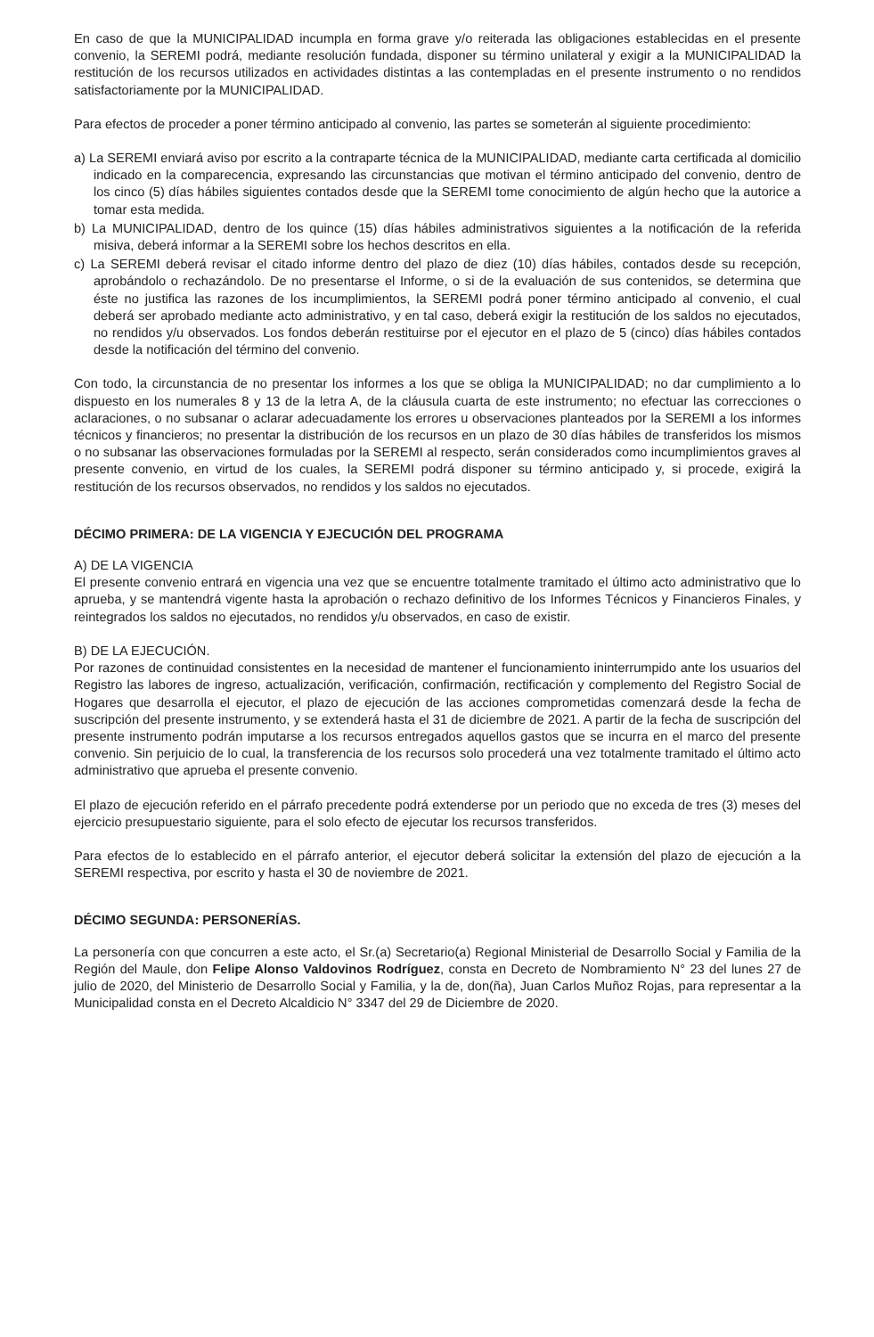En caso de que la MUNICIPALIDAD incumpla en forma grave y/o reiterada las obligaciones establecidas en el presente convenio, la SEREMI podrá, mediante resolución fundada, disponer su término unilateral y exigir a la MUNICIPALIDAD la restitución de los recursos utilizados en actividades distintas a las contempladas en el presente instrumento o no rendidos satisfactoriamente por la MUNICIPALIDAD.
Para efectos de proceder a poner término anticipado al convenio, las partes se someterán al siguiente procedimiento:
a) La SEREMI enviará aviso por escrito a la contraparte técnica de la MUNICIPALIDAD, mediante carta certificada al domicilio indicado en la comparecencia, expresando las circunstancias que motivan el término anticipado del convenio, dentro de los cinco (5) días hábiles siguientes contados desde que la SEREMI tome conocimiento de algún hecho que la autorice a tomar esta medida.
b) La MUNICIPALIDAD, dentro de los quince (15) días hábiles administrativos siguientes a la notificación de la referida misiva, deberá informar a la SEREMI sobre los hechos descritos en ella.
c) La SEREMI deberá revisar el citado informe dentro del plazo de diez (10) días hábiles, contados desde su recepción, aprobándolo o rechazándolo. De no presentarse el Informe, o si de la evaluación de sus contenidos, se determina que éste no justifica las razones de los incumplimientos, la SEREMI podrá poner término anticipado al convenio, el cual deberá ser aprobado mediante acto administrativo, y en tal caso, deberá exigir la restitución de los saldos no ejecutados, no rendidos y/u observados. Los fondos deberán restituirse por el ejecutor en el plazo de 5 (cinco) días hábiles contados desde la notificación del término del convenio.
Con todo, la circunstancia de no presentar los informes a los que se obliga la MUNICIPALIDAD; no dar cumplimiento a lo dispuesto en los numerales 8 y 13 de la letra A, de la cláusula cuarta de este instrumento; no efectuar las correcciones o aclaraciones, o no subsanar o aclarar adecuadamente los errores u observaciones planteados por la SEREMI a los informes técnicos y financieros; no presentar la distribución de los recursos en un plazo de 30 días hábiles de transferidos los mismos o no subsanar las observaciones formuladas por la SEREMI al respecto, serán considerados como incumplimientos graves al presente convenio, en virtud de los cuales, la SEREMI podrá disponer su término anticipado y, si procede, exigirá la restitución de los recursos observados, no rendidos y los saldos no ejecutados.
DÉCIMO PRIMERA: DE LA VIGENCIA Y EJECUCIÓN DEL PROGRAMA
A) DE LA VIGENCIA
El presente convenio entrará en vigencia una vez que se encuentre totalmente tramitado el último acto administrativo que lo aprueba, y se mantendrá vigente hasta la aprobación o rechazo definitivo de los Informes Técnicos y Financieros Finales, y reintegrados los saldos no ejecutados, no rendidos y/u observados, en caso de existir.
B) DE LA EJECUCIÓN.
Por razones de continuidad consistentes en la necesidad de mantener el funcionamiento ininterrumpido ante los usuarios del Registro las labores de ingreso, actualización, verificación, confirmación, rectificación y complemento del Registro Social de Hogares que desarrolla el ejecutor, el plazo de ejecución de las acciones comprometidas comenzará desde la fecha de suscripción del presente instrumento, y se extenderá hasta el 31 de diciembre de 2021. A partir de la fecha de suscripción del presente instrumento podrán imputarse a los recursos entregados aquellos gastos que se incurra en el marco del presente convenio. Sin perjuicio de lo cual, la transferencia de los recursos solo procederá una vez totalmente tramitado el último acto administrativo que aprueba el presente convenio.
El plazo de ejecución referido en el párrafo precedente podrá extenderse por un periodo que no exceda de tres (3) meses del ejercicio presupuestario siguiente, para el solo efecto de ejecutar los recursos transferidos.
Para efectos de lo establecido en el párrafo anterior, el ejecutor deberá solicitar la extensión del plazo de ejecución a la SEREMI respectiva, por escrito y hasta el 30 de noviembre de 2021.
DÉCIMO SEGUNDA: PERSONERÍAS.
La personería con que concurren a este acto, el Sr.(a) Secretario(a) Regional Ministerial de Desarrollo Social y Familia de la Región del Maule, don Felipe Alonso Valdovinos Rodríguez, consta en Decreto de Nombramiento N° 23 del lunes 27 de julio de 2020, del Ministerio de Desarrollo Social y Familia, y la de, don(ña), Juan Carlos Muñoz Rojas, para representar a la Municipalidad consta en el Decreto Alcaldicio N° 3347 del 29 de Diciembre de 2020.